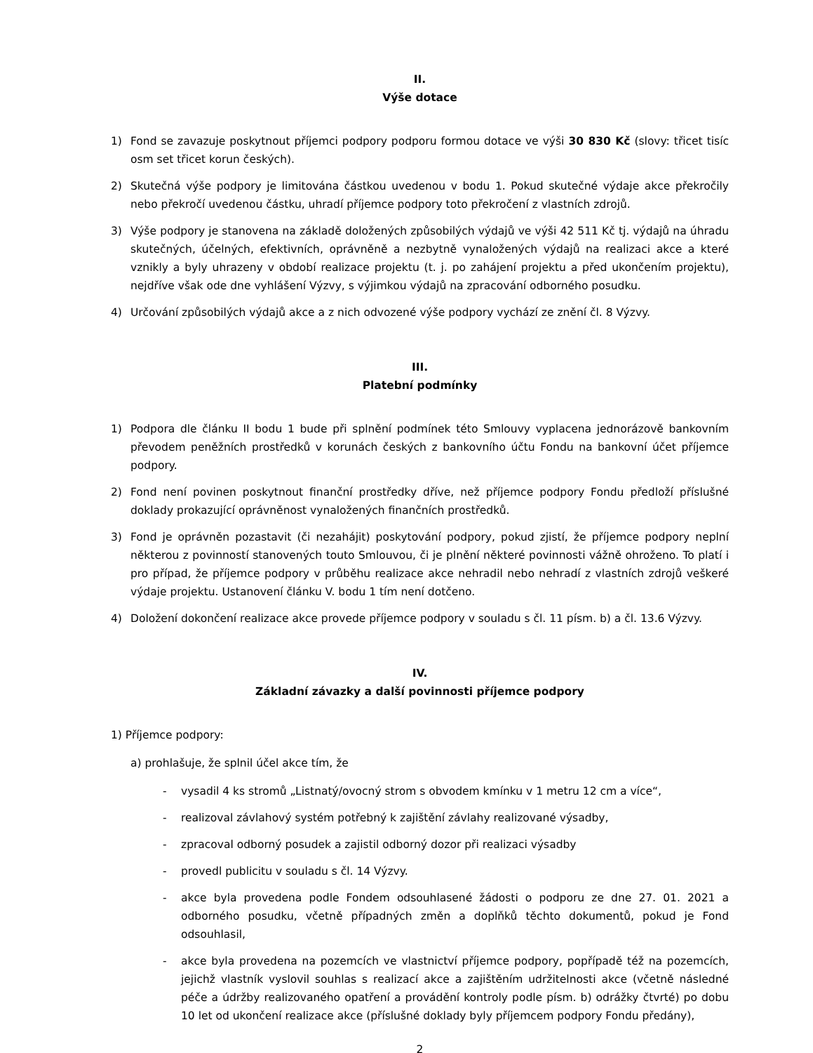II.
Výše dotace
1) Fond se zavazuje poskytnout příjemci podpory podporu formou dotace ve výši 30 830 Kč (slovy: třicet tisíc osm set třicet korun českých).
2) Skutečná výše podpory je limitována částkou uvedenou v bodu 1. Pokud skutečné výdaje akce překročily nebo překročí uvedenou částku, uhradí příjemce podpory toto překročení z vlastních zdrojů.
3) Výše podpory je stanovena na základě doložených způsobilých výdajů ve výši 42 511 Kč tj. výdajů na úhradu skutečných, účelných, efektivních, oprávněně a nezbytně vynaložených výdajů na realizaci akce a které vznikly a byly uhrazeny v období realizace projektu (t. j. po zahájení projektu a před ukončením projektu), nejdříve však ode dne vyhlášení Výzvy, s výjimkou výdajů na zpracování odborného posudku.
4) Určování způsobilých výdajů akce a z nich odvozené výše podpory vychází ze znění čl. 8 Výzvy.
III.
Platební podmínky
1) Podpora dle článku II bodu 1 bude při splnění podmínek této Smlouvy vyplacena jednorázově bankovním převodem peněžních prostředků v korunách českých z bankovního účtu Fondu na bankovní účet příjemce podpory.
2) Fond není povinen poskytnout finanční prostředky dříve, než příjemce podpory Fondu předloží příslušné doklady prokazující oprávněnost vynaložených finančních prostředků.
3) Fond je oprávněn pozastavit (či nezahájit) poskytování podpory, pokud zjistí, že příjemce podpory neplní některou z povinností stanovených touto Smlouvou, či je plnění některé povinnosti vážně ohroženo. To platí i pro případ, že příjemce podpory v průběhu realizace akce nehradil nebo nehradí z vlastních zdrojů veškeré výdaje projektu. Ustanovení článku V. bodu 1 tím není dotčeno.
4) Doložení dokončení realizace akce provede příjemce podpory v souladu s čl. 11 písm. b) a čl. 13.6 Výzvy.
IV.
Základní závazky a další povinnosti příjemce podpory
1) Příjemce podpory:
a) prohlašuje, že splnil účel akce tím, že
- vysadil 4 ks stromů „Listnatý/ovocný strom s obvodem kmínku v 1 metru 12 cm a více“,
- realizoval závlahový systém potřebný k zajištění závlahy realizované výsadby,
- zpracoval odborný posudek a zajistil odborný dozor při realizaci výsadby
- provedl publicitu v souladu s čl. 14 Výzvy.
- akce byla provedena podle Fondem odsouhlasené žádosti o podporu ze dne 27. 01. 2021 a odborného posudku, včetně případných změn a doplňků těchto dokumentů, pokud je Fond odsouhlasil,
- akce byla provedena na pozemcích ve vlastnictví příjemce podpory, popřípadě též na pozemcích, jejichž vlastník vyslovil souhlas s realizací akce a zajištěním udržitelnosti akce (včetně následné péče a údržby realizovaného opatření a provádění kontroly podle písm. b) odrážky čtvrté) po dobu 10 let od ukončení realizace akce (příslušné doklady byly příjemcem podpory Fondu předány),
2